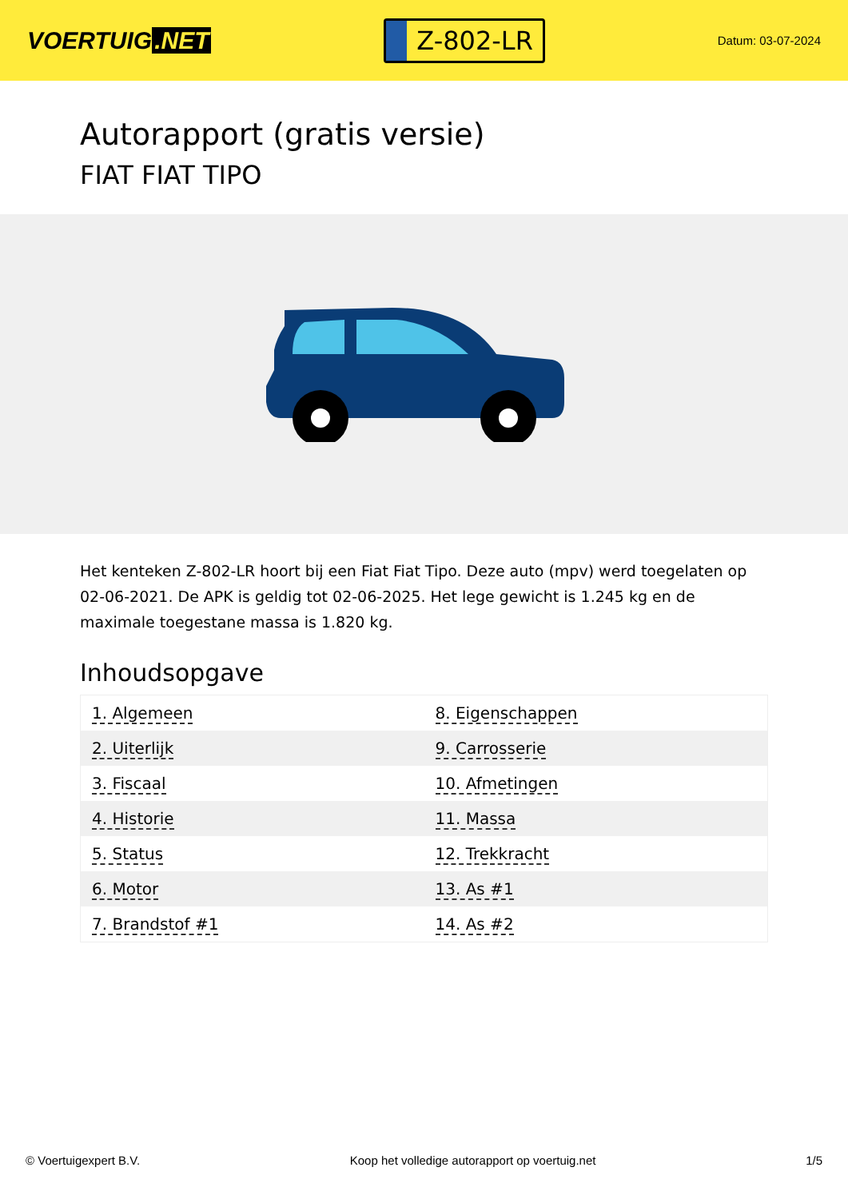VOERTUIG.NET
Z-802-LR
Datum: 03-07-2024
Autorapport (gratis versie)
FIAT FIAT TIPO
Het kenteken Z-802-LR hoort bij een Fiat Fiat Tipo. Deze auto (mpv) werd toegelaten op 02-06-2021. De APK is geldig tot 02-06-2025. Het lege gewicht is 1.245 kg en de maximale toegestane massa is 1.820 kg.
Inhoudsopgave
| 1. Algemeen | 8. Eigenschappen |
| 2. Uiterlijk | 9. Carrosserie |
| 3. Fiscaal | 10. Afmetingen |
| 4. Historie | 11. Massa |
| 5. Status | 12. Trekkracht |
| 6. Motor | 13. As #1 |
| 7. Brandstof #1 | 14. As #2 |
© Voertuigexpert B.V. Koop het volledige autorapport op voertuig.net 1/5